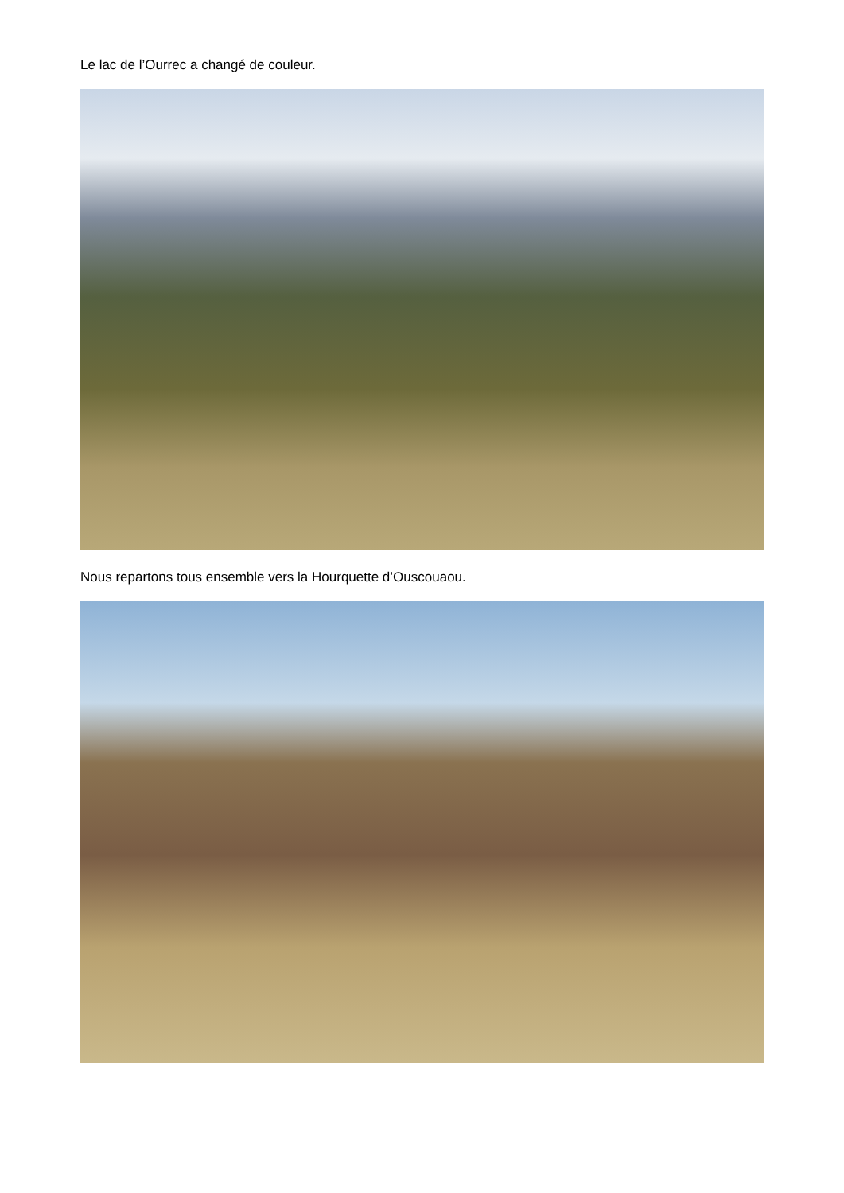Le lac de l’Ourrec a changé de couleur.
Nous repartons tous ensemble vers la Hourquette d’Ouscouaou.